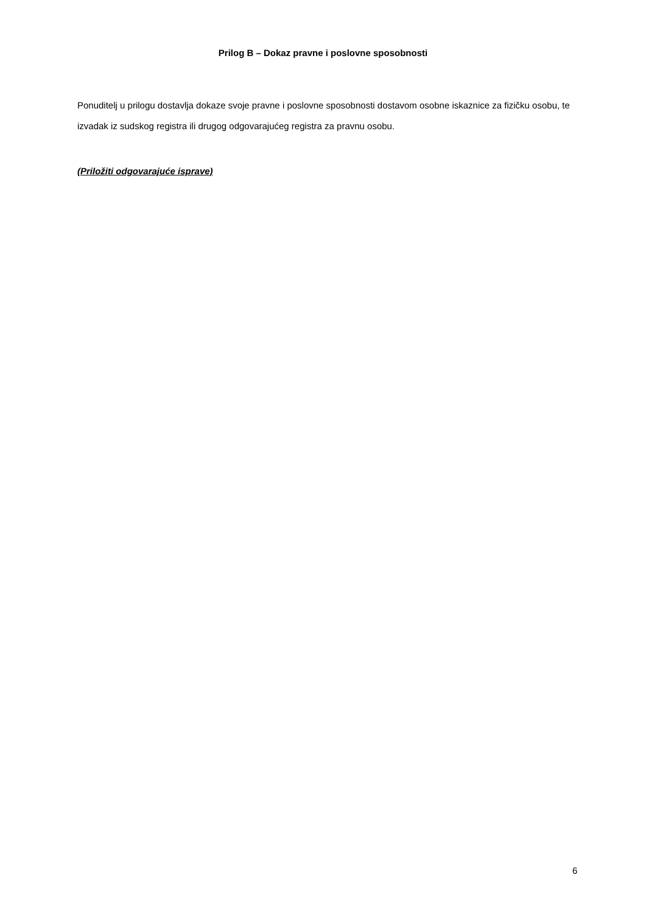Prilog B – Dokaz pravne i poslovne sposobnosti
Ponuditelj u prilogu dostavlja dokaze svoje pravne i poslovne sposobnosti dostavom osobne iskaznice za fizičku osobu, te izvadak iz sudskog registra ili drugog odgovarajućeg registra za pravnu osobu.
(Priložiti odgovarajuće isprave)
6